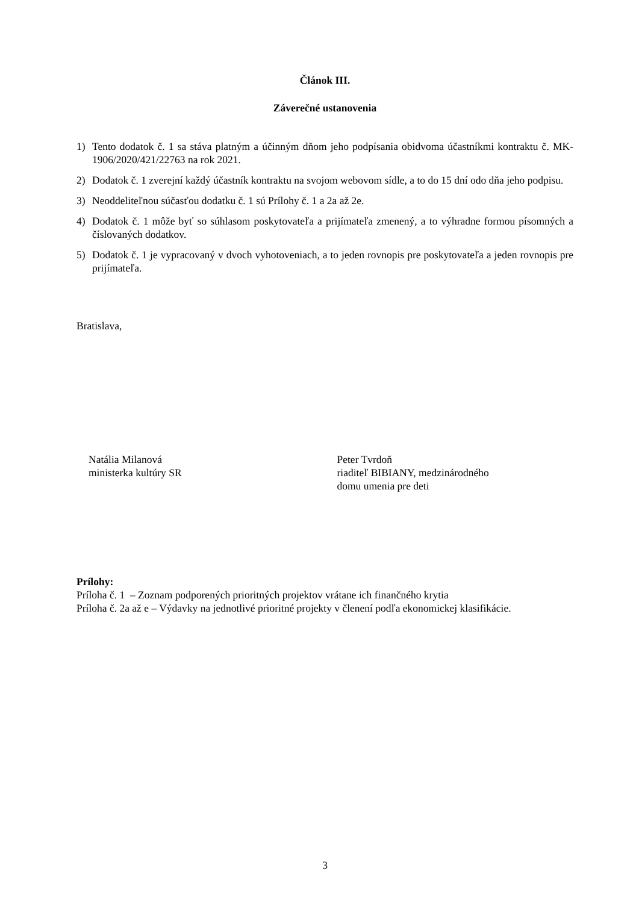Článok III.
Záverečné ustanovenia
1) Tento dodatok č. 1 sa stáva platným a účinným dňom jeho podpísania obidvoma účastníkmi kontraktu č. MK-1906/2020/421/22763 na rok 2021.
2) Dodatok č. 1 zverejní každý účastník kontraktu na svojom webovom sídle, a to do 15 dní odo dňa jeho podpisu.
3) Neoddeliteľnou súčasťou dodatku č. 1 sú Prílohy č. 1 a 2a až 2e.
4) Dodatok č. 1 môže byť so súhlasom poskytovateľa a prijímateľa zmenený, a to výhradne formou písomných a číslovaných dodatkov.
5) Dodatok č. 1 je vypracovaný v dvoch vyhotoveniach, a to jeden rovnopis pre poskytovateľa a jeden rovnopis pre prijímateľa.
Bratislava,
Natália Milanová
ministerka kultúry SR
Peter Tvrdoň
riaditeľ BIBIANY, medzinárodného
domu umenia pre deti
Prílohy:
Príloha č. 1 – Zoznam podporených prioritných projektov vrátane ich finančného krytia
Príloha č. 2a až e – Výdavky na jednotlivé prioritné projekty v členení podľa ekonomickej klasifikácie.
3